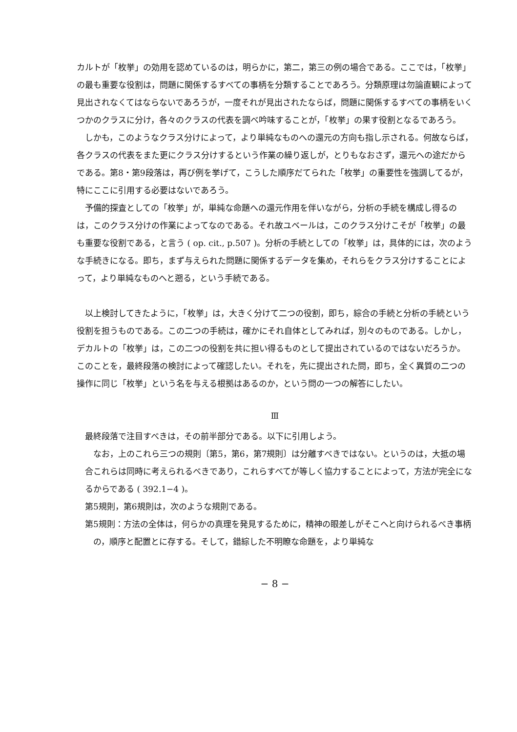カルトが「枚挙」の効用を認めているのは，明らかに，第二，第三の例の場合である。ここでは，「枚挙」の最も重要な役割は，問題に関係するすべての事柄を分類することであろう。分類原理は勿論直観によって見出されなくてはならないであろうが，一度それが見出されたならば，問題に関係するすべての事柄をいくつかのクラスに分け，各々のクラスの代表を調べ吟味することが，「枚挙」の果す役割となるであろう。
しかも，このようなクラス分けによって，より単純なものへの還元の方向も指し示される。何故ならば，各クラスの代表をまた更にクラス分けするという作業の繰り返しが，とりもなおさず，還元への途だからである。第8・第9段落は，再び例を挙げて，こうした順序だてられた「枚挙」の重要性を強調してるが，特にここに引用する必要はないであろう。
予備的探査としての「枚挙」が，単純な命題への還元作用を伴いながら，分析の手続を構成し得るのは，このクラス分けの作業によってなのである。それ故ユベールは，このクラス分けこそが「枚挙」の最も重要な役割である，と言う ( op. cit., p.507 )。分析の手続としての「枚挙」は，具体的には，次のような手続きになる。即ち，まず与えられた問題に関係するデータを集め，それらをクラス分けすることによって，より単純なものへと遡る，という手続である。
以上検討してきたように，「枚挙」は，大きく分けて二つの役割，即ち，綜合の手続と分析の手続という役割を担うものである。この二つの手続は，確かにそれ自体としてみれば，別々のものである。しかし，デカルトの「枚挙」は，この二つの役割を共に担い得るものとして提出されているのではないだろうか。このことを，最終段落の検討によって確認したい。それを，先に提出された問，即ち，全く異質の二つの操作に同じ「枚挙」という名を与える根拠はあるのか，という問の一つの解答にしたい。
Ⅲ
最終段落で注目すべきは，その前半部分である。以下に引用しよう。
なお，上のこれら三つの規則〔第5，第6，第7規則〕は分離すべきではない。というのは，大抵の場合これらは同時に考えられるべきであり，これらすべてが等しく協力することによって，方法が完全になるからである ( 392.1−4 )。
第5規則，第6規則は，次のような規則である。
第5規則：方法の全体は，何らかの真理を発見するために，精神の眼差しがそこへと向けられるべき事柄の，順序と配置とに存する。そして，錯綜した不明瞭な命題を，より単純な
− 8 −